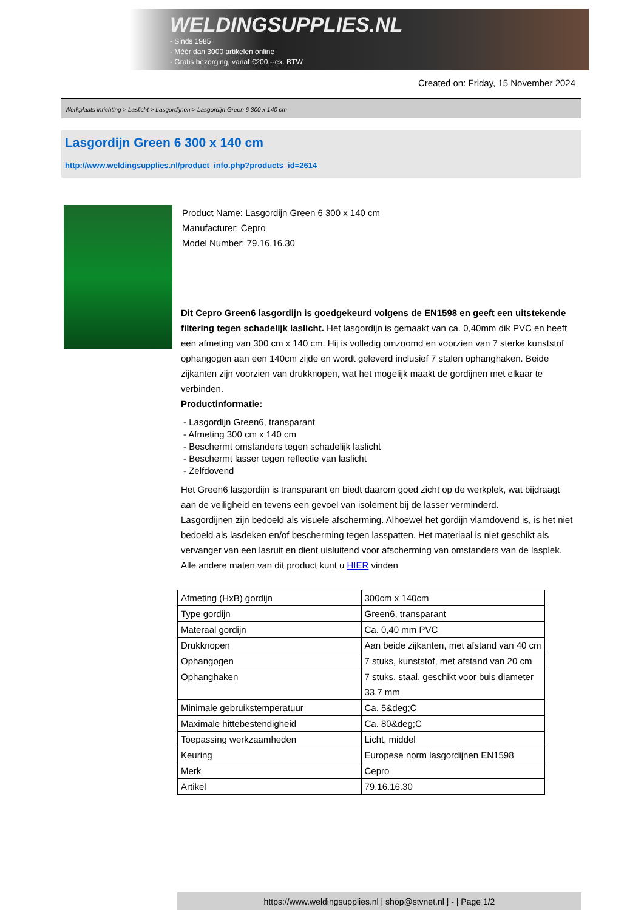WELDINGSUPPLIES.NL
- Sinds 1985
- Méér dan 3000 artikelen online
- Gratis bezorging, vanaf €200,--ex. BTW
Created on: Friday, 15 November 2024
Werkplaats inrichting > Laslicht > Lasgordijnen > Lasgordijn Green 6 300 x 140 cm
Lasgordijn Green 6 300 x 140 cm
http://www.weldingsupplies.nl/product_info.php?products_id=2614
Product Name: Lasgordijn Green 6 300 x 140 cm
Manufacturer: Cepro
Model Number: 79.16.16.30
Dit Cepro Green6 lasgordijn is goedgekeurd volgens de EN1598 en geeft een uitstekende filtering tegen schadelijk laslicht. Het lasgordijn is gemaakt van ca. 0,40mm dik PVC en heeft een afmeting van 300 cm x 140 cm. Hij is volledig omzoomd en voorzien van 7 sterke kunststof ophangogen aan een 140cm zijde en wordt geleverd inclusief 7 stalen ophanghaken. Beide zijkanten zijn voorzien van drukknopen, wat het mogelijk maakt de gordijnen met elkaar te verbinden.
Productinformatie:
- Lasgordijn Green6, transparant
- Afmeting 300 cm x 140 cm
- Beschermt omstanders tegen schadelijk laslicht
- Beschermt lasser tegen reflectie van laslicht
- Zelfdovend
Het Green6 lasgordijn is transparant en biedt daarom goed zicht op de werkplek, wat bijdraagt aan de veiligheid en tevens een gevoel van isolement bij de lasser verminderd.
Lasgordijnen zijn bedoeld als visuele afscherming. Alhoewel het gordijn vlamdovend is, is het niet bedoeld als lasdeken en/of bescherming tegen lasspatten. Het materiaal is niet geschikt als vervanger van een lasruit en dient uisluitend voor afscherming van omstanders van de lasplek.
Alle andere maten van dit product kunt u HIER vinden
| Afmeting (HxB) gordijn | 300cm x 140cm |
| Type gordijn | Green6, transparant |
| Materaal gordijn | Ca. 0,40 mm PVC |
| Drukknopen | Aan beide zijkanten, met afstand van 40 cm |
| Ophangogen | 7 stuks, kunststof, met afstand van 20 cm |
| Ophanghaken | 7 stuks, staal, geschikt voor buis diameter 33,7 mm |
| Minimale gebruikstemperatuur | Ca. 5&deg;C |
| Maximale hittebestendigheid | Ca. 80&deg;C |
| Toepassing werkzaamheden | Licht, middel |
| Keuring | Europese norm lasgordijnen EN1598 |
| Merk | Cepro |
| Artikel | 79.16.16.30 |
https://www.weldingsupplies.nl | shop@stvnet.nl | - | Page 1/2